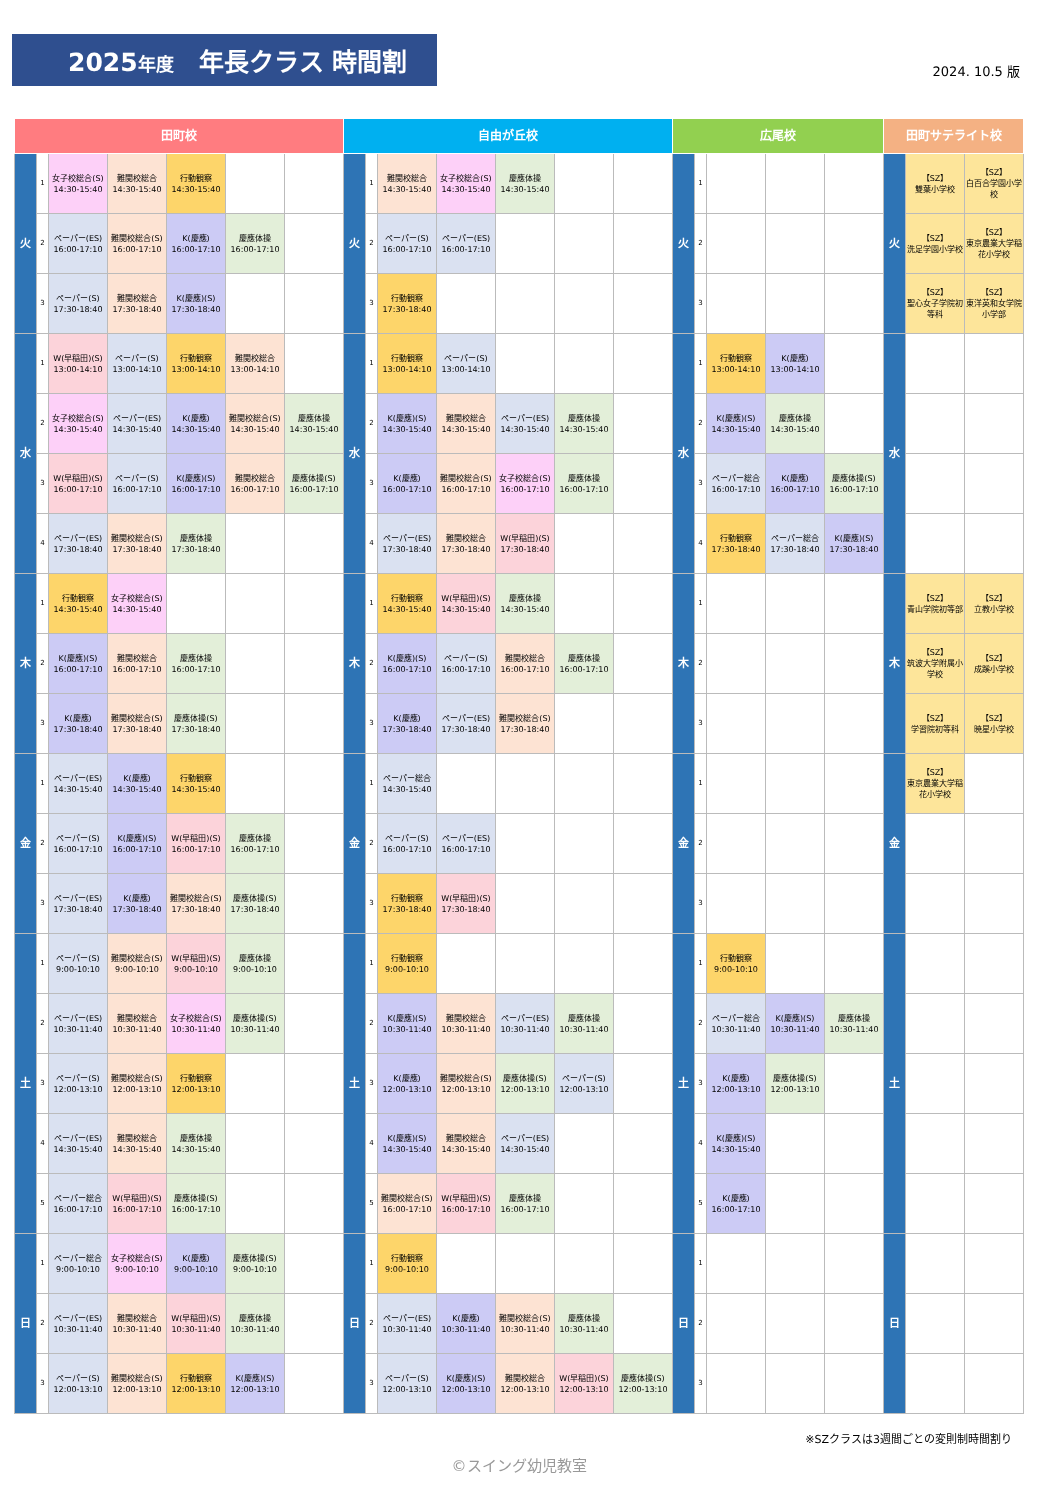2025年度　年長クラス 時間割
2024. 10.5 版
| 田町校 | | | | | | | 自由が丘校 | | | | | | | 広尾校 | | | | | 田町サテライト校 | | |
| --- | --- | --- | --- | --- | --- | --- | --- | --- | --- | --- | --- | --- | --- | --- | --- | --- | --- | --- | --- | --- | --- |
| 火 | 1 | 女子校総合(S) 14:30-15:40 | 難関校総合 14:30-15:40 | 行動観察 14:30-15:40 | | | 火 | 1 | 難関校総合 14:30-15:40 | 女子校総合(S) 14:30-15:40 | 慶應体操 14:30-15:40 | | | 火 | 1 | | | | 火 | 【SZ】 雙葉小学校 | 【SZ】 白百合学園小学校 |
| | 2 | ペーパー(ES) 16:00-17:10 | 難関校総合(S) 16:00-17:10 | K(慶應) 16:00-17:10 | 慶應体操 16:00-17:10 | | | 2 | ペーパー(S) 16:00-17:10 | ペーパー(ES) 16:00-17:10 | | | | | 2 | | | | | 【SZ】 洗足学園小学校 | 【SZ】 東京農業大学稲花小学校 |
| | 3 | ペーパー(S) 17:30-18:40 | 難関校総合 17:30-18:40 | K(慶應)(S) 17:30-18:40 | | | | 3 | 行動観察 17:30-18:40 | | | | | | 3 | | | | | 【SZ】 聖心女子学院初等科 | 【SZ】 東洋英和女学院小学部 |
| 水 | 1 | W(早稲田)(S) 13:00-14:10 | ペーパー(S) 13:00-14:10 | 行動観察 13:00-14:10 | 難関校総合 13:00-14:10 | | 水 | 1 | 行動観察 13:00-14:10 | ペーパー(S) 13:00-14:10 | | | | 水 | 1 | 行動観察 13:00-14:10 | K(慶應) 13:00-14:10 | | 水 | | |
| | 2 | 女子校総合(S) 14:30-15:40 | ペーパー(ES) 14:30-15:40 | K(慶應) 14:30-15:40 | 難関校総合(S) 14:30-15:40 | 慶應体操 14:30-15:40 | | 2 | K(慶應)(S) 14:30-15:40 | 難関校総合 14:30-15:40 | ペーパー(ES) 14:30-15:40 | 慶應体操 14:30-15:40 | | | 2 | K(慶應)(S) 14:30-15:40 | 慶應体操 14:30-15:40 | | | | |
| | 3 | W(早稲田)(S) 16:00-17:10 | ペーパー(S) 16:00-17:10 | K(慶應)(S) 16:00-17:10 | 難関校総合 16:00-17:10 | 慶應体操(S) 16:00-17:10 | | 3 | K(慶應) 16:00-17:10 | 難関校総合(S) 16:00-17:10 | 女子校総合(S) 16:00-17:10 | 慶應体操 16:00-17:10 | | | 3 | ペーパー総合 16:00-17:10 | K(慶應) 16:00-17:10 | 慶應体操(S) 16:00-17:10 | | | |
| | 4 | ペーパー(ES) 17:30-18:40 | 難関校総合(S) 17:30-18:40 | 慶應体操 17:30-18:40 | | | | 4 | ペーパー(ES) 17:30-18:40 | 難関校総合 17:30-18:40 | W(早稲田)(S) 17:30-18:40 | | | | 4 | 行動観察 17:30-18:40 | ペーパー総合 17:30-18:40 | K(慶應)(S) 17:30-18:40 | | | |
| 木 | 1 | 行動観察 14:30-15:40 | 女子校総合(S) 14:30-15:40 | | | | 木 | 1 | 行動観察 14:30-15:40 | W(早稲田)(S) 14:30-15:40 | 慶應体操 14:30-15:40 | | | 木 | 1 | | | | 木 | 【SZ】 青山学院初等部 | 【SZ】 立教小学校 |
| | 2 | K(慶應)(S) 16:00-17:10 | 難関校総合 16:00-17:10 | 慶應体操 16:00-17:10 | | | | 2 | K(慶應)(S) 16:00-17:10 | ペーパー(S) 16:00-17:10 | 難関校総合 16:00-17:10 | 慶應体操 16:00-17:10 | | | 2 | | | | | 【SZ】 筑波大学附属小学校 | 【SZ】 成蹊小学校 |
| | 3 | K(慶應) 17:30-18:40 | 難関校総合(S) 17:30-18:40 | 慶應体操(S) 17:30-18:40 | | | | 3 | K(慶應) 17:30-18:40 | ペーパー(ES) 17:30-18:40 | 難関校総合(S) 17:30-18:40 | | | | 3 | | | | | 【SZ】 学習院初等科 | 【SZ】 暁星小学校 |
| 金 | 1 | ペーパー(ES) 14:30-15:40 | K(慶應) 14:30-15:40 | 行動観察 14:30-15:40 | | | 金 | 1 | ペーパー総合 14:30-15:40 | | | | | 金 | 1 | | | | 金 | 【SZ】 東京農業大学稲花小学校 | |
| | 2 | ペーパー(S) 16:00-17:10 | K(慶應)(S) 16:00-17:10 | W(早稲田)(S) 16:00-17:10 | 慶應体操 16:00-17:10 | | | 2 | ペーパー(S) 16:00-17:10 | ペーパー(ES) 16:00-17:10 | | | | | 2 | | | | | | |
| | 3 | ペーパー(ES) 17:30-18:40 | K(慶應) 17:30-18:40 | 難関校総合(S) 17:30-18:40 | 慶應体操(S) 17:30-18:40 | | | 3 | 行動観察 17:30-18:40 | W(早稲田)(S) 17:30-18:40 | | | | | 3 | | | | | | |
| 土 | 1 | ペーパー(S) 9:00-10:10 | 難関校総合(S) 9:00-10:10 | W(早稲田)(S) 9:00-10:10 | 慶應体操 9:00-10:10 | | 土 | 1 | 行動観察 9:00-10:10 | | | | | 土 | 1 | 行動観察 9:00-10:10 | | | 土 | | |
| | 2 | ペーパー(ES) 10:30-11:40 | 難関校総合 10:30-11:40 | 女子校総合(S) 10:30-11:40 | 慶應体操(S) 10:30-11:40 | | | 2 | K(慶應)(S) 10:30-11:40 | 難関校総合 10:30-11:40 | ペーパー(ES) 10:30-11:40 | 慶應体操 10:30-11:40 | | | 2 | ペーパー総合 10:30-11:40 | K(慶應)(S) 10:30-11:40 | 慶應体操 10:30-11:40 | | | |
| | 3 | ペーパー(S) 12:00-13:10 | 難関校総合(S) 12:00-13:10 | 行動観察 12:00-13:10 | | | | 3 | K(慶應) 12:00-13:10 | 難関校総合(S) 12:00-13:10 | 慶應体操(S) 12:00-13:10 | ペーパー(S) 12:00-13:10 | | | 3 | K(慶應) 12:00-13:10 | 慶應体操(S) 12:00-13:10 | | | | |
| | 4 | ペーパー(ES) 14:30-15:40 | 難関校総合 14:30-15:40 | 慶應体操 14:30-15:40 | | | | 4 | K(慶應)(S) 14:30-15:40 | 難関校総合 14:30-15:40 | ペーパー(ES) 14:30-15:40 | | | | 4 | K(慶應)(S) 14:30-15:40 | | | | | |
| | 5 | ペーパー総合 16:00-17:10 | W(早稲田)(S) 16:00-17:10 | 慶應体操(S) 16:00-17:10 | | | | 5 | 難関校総合(S) 16:00-17:10 | W(早稲田)(S) 16:00-17:10 | 慶應体操 16:00-17:10 | | | | 5 | K(慶應) 16:00-17:10 | | | | | |
| 日 | 1 | ペーパー総合 9:00-10:10 | 女子校総合(S) 9:00-10:10 | K(慶應) 9:00-10:10 | 慶應体操(S) 9:00-10:10 | | 日 | 1 | 行動観察 9:00-10:10 | | | | | 日 | 1 | | | | 日 | | |
| | 2 | ペーパー(ES) 10:30-11:40 | 難関校総合 10:30-11:40 | W(早稲田)(S) 10:30-11:40 | 慶應体操 10:30-11:40 | | | 2 | ペーパー(ES) 10:30-11:40 | K(慶應) 10:30-11:40 | 難関校総合(S) 10:30-11:40 | 慶應体操 10:30-11:40 | | | 2 | | | | | | |
| | 3 | ペーパー(S) 12:00-13:10 | 難関校総合(S) 12:00-13:10 | 行動観察 12:00-13:10 | K(慶應)(S) 12:00-13:10 | | | 3 | ペーパー(S) 12:00-13:10 | K(慶應)(S) 12:00-13:10 | 難関校総合 12:00-13:10 | W(早稲田)(S) 12:00-13:10 | 慶應体操(S) 12:00-13:10 | | 3 | | | | | | |
※SZクラスは3週間ごとの変則制時間割り
©スイング幼児教室